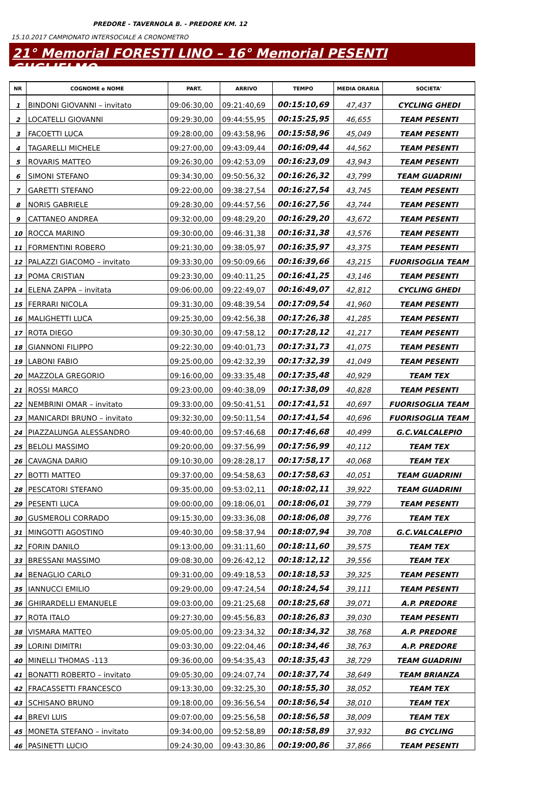PREDORE - TAVERNOLA B. - PREDORE KM. 12
15.10.2017 CAMPIONATO INTERSOCIALE A CRONOMETRO
21° Memorial FORESTI LINO – 16° Memorial PESENTI GUGLIELMO
| NR | COGNOME e NOME | PART. | ARRIVO | TEMPO | MEDIA ORARIA | SOCIETA' |
| --- | --- | --- | --- | --- | --- | --- |
| 1 | BINDONI GIOVANNI – invitato | 09:06:30,00 | 09:21:40,69 | 00:15:10,69 | 47,437 | CYCLING GHEDI |
| 2 | LOCATELLI GIOVANNI | 09:29:30,00 | 09:44:55,95 | 00:15:25,95 | 46,655 | TEAM PESENTI |
| 3 | FACOETTI LUCA | 09:28:00,00 | 09:43:58,96 | 00:15:58,96 | 45,049 | TEAM PESENTI |
| 4 | TAGARELLI MICHELE | 09:27:00,00 | 09:43:09,44 | 00:16:09,44 | 44,562 | TEAM PESENTI |
| 5 | ROVARIS MATTEO | 09:26:30,00 | 09:42:53,09 | 00:16:23,09 | 43,943 | TEAM PESENTI |
| 6 | SIMONI STEFANO | 09:34:30,00 | 09:50:56,32 | 00:16:26,32 | 43,799 | TEAM GUADRINI |
| 7 | GARETTI STEFANO | 09:22:00,00 | 09:38:27,54 | 00:16:27,54 | 43,745 | TEAM PESENTI |
| 8 | NORIS GABRIELE | 09:28:30,00 | 09:44:57,56 | 00:16:27,56 | 43,744 | TEAM PESENTI |
| 9 | CATTANEO ANDREA | 09:32:00,00 | 09:48:29,20 | 00:16:29,20 | 43,672 | TEAM PESENTI |
| 10 | ROCCA MARINO | 09:30:00,00 | 09:46:31,38 | 00:16:31,38 | 43,576 | TEAM PESENTI |
| 11 | FORMENTINI ROBERO | 09:21:30,00 | 09:38:05,97 | 00:16:35,97 | 43,375 | TEAM PESENTI |
| 12 | PALAZZI GIACOMO – invitato | 09:33:30,00 | 09:50:09,66 | 00:16:39,66 | 43,215 | FUORISOGLIA TEAM |
| 13 | POMA CRISTIAN | 09:23:30,00 | 09:40:11,25 | 00:16:41,25 | 43,146 | TEAM PESENTI |
| 14 | ELENA ZAPPA – invitata | 09:06:00,00 | 09:22:49,07 | 00:16:49,07 | 42,812 | CYCLING GHEDI |
| 15 | FERRARI NICOLA | 09:31:30,00 | 09:48:39,54 | 00:17:09,54 | 41,960 | TEAM PESENTI |
| 16 | MALIGHETTI LUCA | 09:25:30,00 | 09:42:56,38 | 00:17:26,38 | 41,285 | TEAM PESENTI |
| 17 | ROTA DIEGO | 09:30:30,00 | 09:47:58,12 | 00:17:28,12 | 41,217 | TEAM PESENTI |
| 18 | GIANNONI FILIPPO | 09:22:30,00 | 09:40:01,73 | 00:17:31,73 | 41,075 | TEAM PESENTI |
| 19 | LABONI FABIO | 09:25:00,00 | 09:42:32,39 | 00:17:32,39 | 41,049 | TEAM PESENTI |
| 20 | MAZZOLA GREGORIO | 09:16:00,00 | 09:33:35,48 | 00:17:35,48 | 40,929 | TEAM TEX |
| 21 | ROSSI MARCO | 09:23:00,00 | 09:40:38,09 | 00:17:38,09 | 40,828 | TEAM PESENTI |
| 22 | NEMBRINI OMAR – invitato | 09:33:00,00 | 09:50:41,51 | 00:17:41,51 | 40,697 | FUORISOGLIA TEAM |
| 23 | MANICARDI BRUNO – invitato | 09:32:30,00 | 09:50:11,54 | 00:17:41,54 | 40,696 | FUORISOGLIA TEAM |
| 24 | PIAZZALUNGA ALESSANDRO | 09:40:00,00 | 09:57:46,68 | 00:17:46,68 | 40,499 | G.C.VALCALEPIO |
| 25 | BELOLI MASSIMO | 09:20:00,00 | 09:37:56,99 | 00:17:56,99 | 40,112 | TEAM TEX |
| 26 | CAVAGNA DARIO | 09:10:30,00 | 09:28:28,17 | 00:17:58,17 | 40,068 | TEAM TEX |
| 27 | BOTTI MATTEO | 09:37:00,00 | 09:54:58,63 | 00:17:58,63 | 40,051 | TEAM GUADRINI |
| 28 | PESCATORI STEFANO | 09:35:00,00 | 09:53:02,11 | 00:18:02,11 | 39,922 | TEAM GUADRINI |
| 29 | PESENTI LUCA | 09:00:00,00 | 09:18:06,01 | 00:18:06,01 | 39,779 | TEAM PESENTI |
| 30 | GUSMEROLI CORRADO | 09:15:30,00 | 09:33:36,08 | 00:18:06,08 | 39,776 | TEAM TEX |
| 31 | MINGOTTI AGOSTINO | 09:40:30,00 | 09:58:37,94 | 00:18:07,94 | 39,708 | G.C.VALCALEPIO |
| 32 | FORIN DANILO | 09:13:00,00 | 09:31:11,60 | 00:18:11,60 | 39,575 | TEAM TEX |
| 33 | BRESSANI MASSIMO | 09:08:30,00 | 09:26:42,12 | 00:18:12,12 | 39,556 | TEAM TEX |
| 34 | BENAGLIO CARLO | 09:31:00,00 | 09:49:18,53 | 00:18:18,53 | 39,325 | TEAM PESENTI |
| 35 | IANNUCCI EMILIO | 09:29:00,00 | 09:47:24,54 | 00:18:24,54 | 39,111 | TEAM PESENTI |
| 36 | GHIRARDELLI EMANUELE | 09:03:00,00 | 09:21:25,68 | 00:18:25,68 | 39,071 | A.P. PREDORE |
| 37 | ROTA ITALO | 09:27:30,00 | 09:45:56,83 | 00:18:26,83 | 39,030 | TEAM PESENTI |
| 38 | VISMARA MATTEO | 09:05:00,00 | 09:23:34,32 | 00:18:34,32 | 38,768 | A.P. PREDORE |
| 39 | LORINI DIMITRI | 09:03:30,00 | 09:22:04,46 | 00:18:34,46 | 38,763 | A.P. PREDORE |
| 40 | MINELLI THOMAS -113 | 09:36:00,00 | 09:54:35,43 | 00:18:35,43 | 38,729 | TEAM GUADRINI |
| 41 | BONATTI ROBERTO – invitato | 09:05:30,00 | 09:24:07,74 | 00:18:37,74 | 38,649 | TEAM BRIANZA |
| 42 | FRACASSETTI FRANCESCO | 09:13:30,00 | 09:32:25,30 | 00:18:55,30 | 38,052 | TEAM TEX |
| 43 | SCHISANO BRUNO | 09:18:00,00 | 09:36:56,54 | 00:18:56,54 | 38,010 | TEAM TEX |
| 44 | BREVI LUIS | 09:07:00,00 | 09:25:56,58 | 00:18:56,58 | 38,009 | TEAM TEX |
| 45 | MONETA STEFANO – invitato | 09:34:00,00 | 09:52:58,89 | 00:18:58,89 | 37,932 | BG CYCLING |
| 46 | PASINETTI LUCIO | 09:24:30,00 | 09:43:30,86 | 00:19:00,86 | 37,866 | TEAM PESENTI |